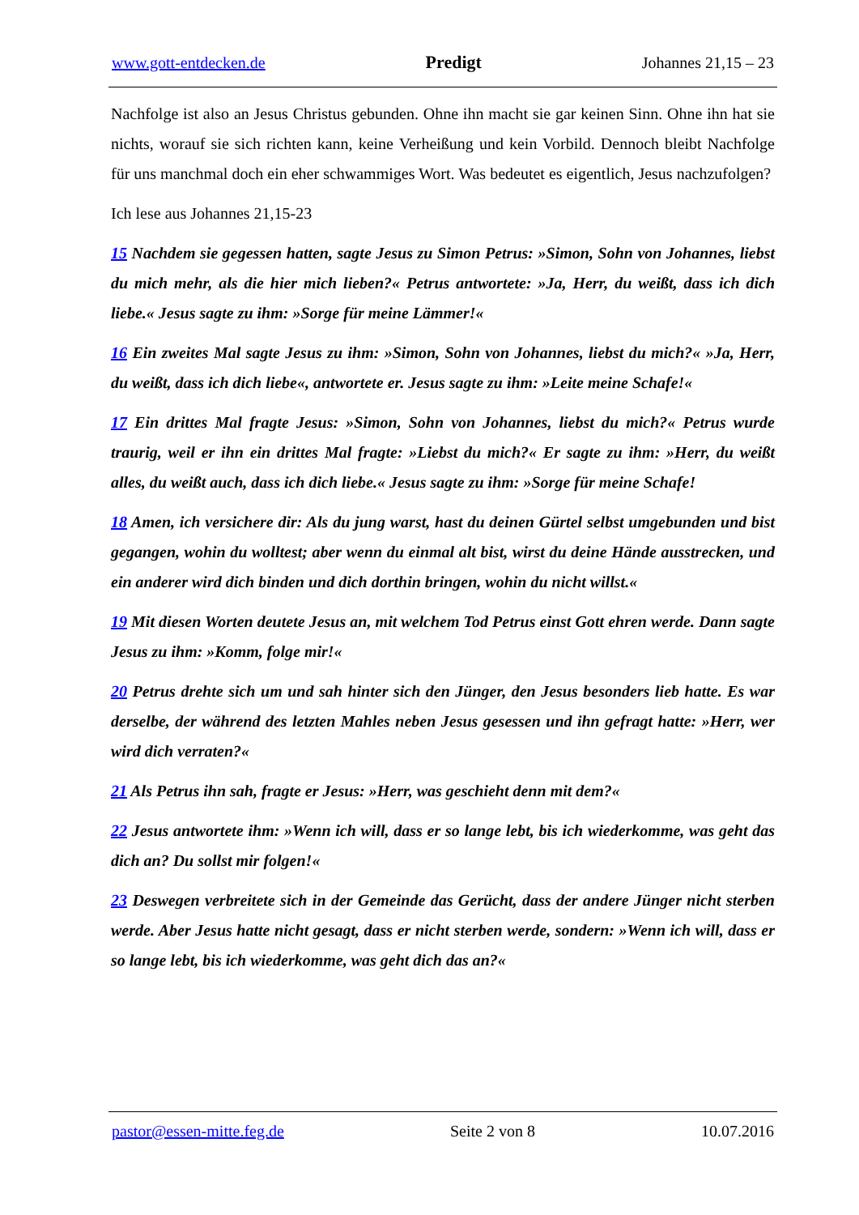www.gott-entdecken.de Predigt Johannes 21,15 – 23
Nachfolge ist also an Jesus Christus gebunden. Ohne ihn macht sie gar keinen Sinn. Ohne ihn hat sie nichts, worauf sie sich richten kann, keine Verheißung und kein Vorbild. Dennoch bleibt Nachfolge für uns manchmal doch ein eher schwammiges Wort. Was bedeutet es eigentlich, Jesus nachzufolgen?
Ich lese aus Johannes 21,15-23
15 Nachdem sie gegessen hatten, sagte Jesus zu Simon Petrus: »Simon, Sohn von Johannes, liebst du mich mehr, als die hier mich lieben?« Petrus antwortete: »Ja, Herr, du weißt, dass ich dich liebe.« Jesus sagte zu ihm: »Sorge für meine Lämmer!«
16 Ein zweites Mal sagte Jesus zu ihm: »Simon, Sohn von Johannes, liebst du mich?« »Ja, Herr, du weißt, dass ich dich liebe«, antwortete er. Jesus sagte zu ihm: »Leite meine Schafe!«
17 Ein drittes Mal fragte Jesus: »Simon, Sohn von Johannes, liebst du mich?« Petrus wurde traurig, weil er ihn ein drittes Mal fragte: »Liebst du mich?« Er sagte zu ihm: »Herr, du weißt alles, du weißt auch, dass ich dich liebe.« Jesus sagte zu ihm: »Sorge für meine Schafe!
18 Amen, ich versichere dir: Als du jung warst, hast du deinen Gürtel selbst umgebunden und bist gegangen, wohin du wolltest; aber wenn du einmal alt bist, wirst du deine Hände ausstrecken, und ein anderer wird dich binden und dich dorthin bringen, wohin du nicht willst.«
19 Mit diesen Worten deutete Jesus an, mit welchem Tod Petrus einst Gott ehren werde. Dann sagte Jesus zu ihm: »Komm, folge mir!«
20 Petrus drehte sich um und sah hinter sich den Jünger, den Jesus besonders lieb hatte. Es war derselbe, der während des letzten Mahles neben Jesus gesessen und ihn gefragt hatte: »Herr, wer wird dich verraten?«
21 Als Petrus ihn sah, fragte er Jesus: »Herr, was geschieht denn mit dem?«
22 Jesus antwortete ihm: »Wenn ich will, dass er so lange lebt, bis ich wiederkomme, was geht das dich an? Du sollst mir folgen!«
23 Deswegen verbreitete sich in der Gemeinde das Gerücht, dass der andere Jünger nicht sterben werde. Aber Jesus hatte nicht gesagt, dass er nicht sterben werde, sondern: »Wenn ich will, dass er so lange lebt, bis ich wiederkomme, was geht dich das an?«
pastor@essen-mitte.feg.de Seite 2 von 8 10.07.2016